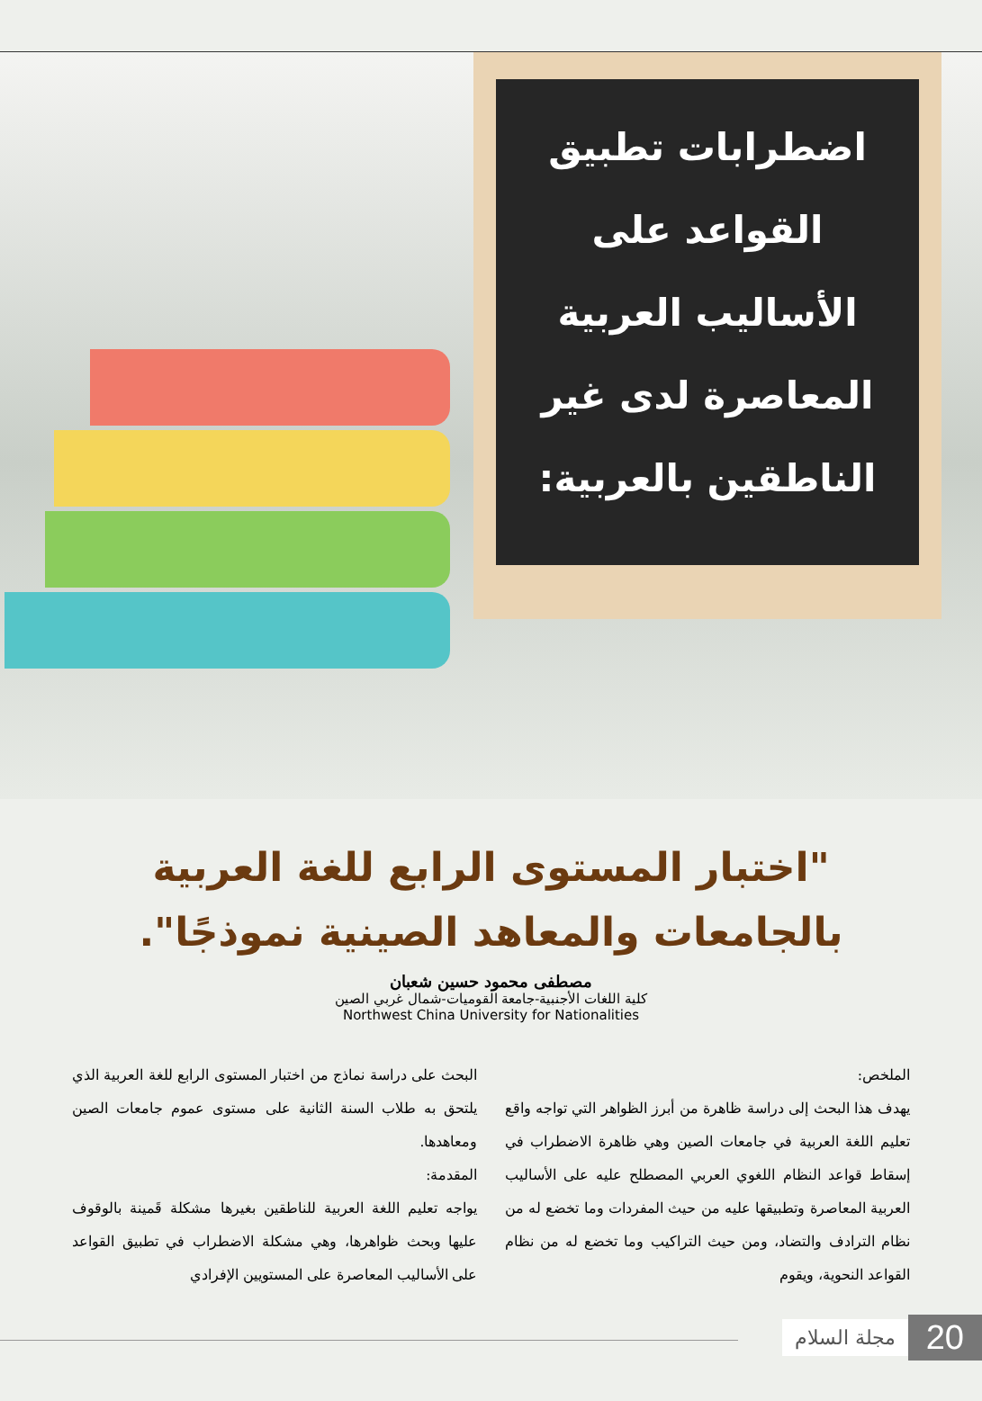اضطرابات تطبيق
القواعد على
الأساليب العربية
المعاصرة لدى غير
الناطقين بالعربية:
"اختبار المستوى الرابع للغة العربية
بالجامعات والمعاهد الصينية نموذجًا".
مصطفى محمود حسين شعبان
كلية اللغات الأجنبية-جامعة القوميات-شمال غربي الصين
Northwest China University for Nationalities
الملخص:
يهدف هذا البحث إلى دراسة ظاهرة من أبرز الظواهر التي تواجه واقع تعليم اللغة العربية في جامعات الصين وهي ظاهرة الاضطراب في إسقاط قواعد النظام اللغوي العربي المصطلح عليه على الأساليب العربية المعاصرة وتطبيقها عليه من حيث المفردات وما تخضع له من نظام الترادف والتضاد، ومن حيث التراكيب وما تخضع له من نظام القواعد النحوية، ويقوم
البحث على دراسة نماذج من اختبار المستوى الرابع للغة العربية الذي يلتحق به طلاب السنة الثانية على مستوى عموم جامعات الصين ومعاهدها.
المقدمة:
يواجه تعليم اللغة العربية للناطقين بغيرها مشكلة قَمينة بالوقوف عليها وبحث ظواهرها، وهي مشكلة الاضطراب في تطبيق القواعد على الأساليب المعاصرة على المستويين الإفرادي
20 مجلة السلام